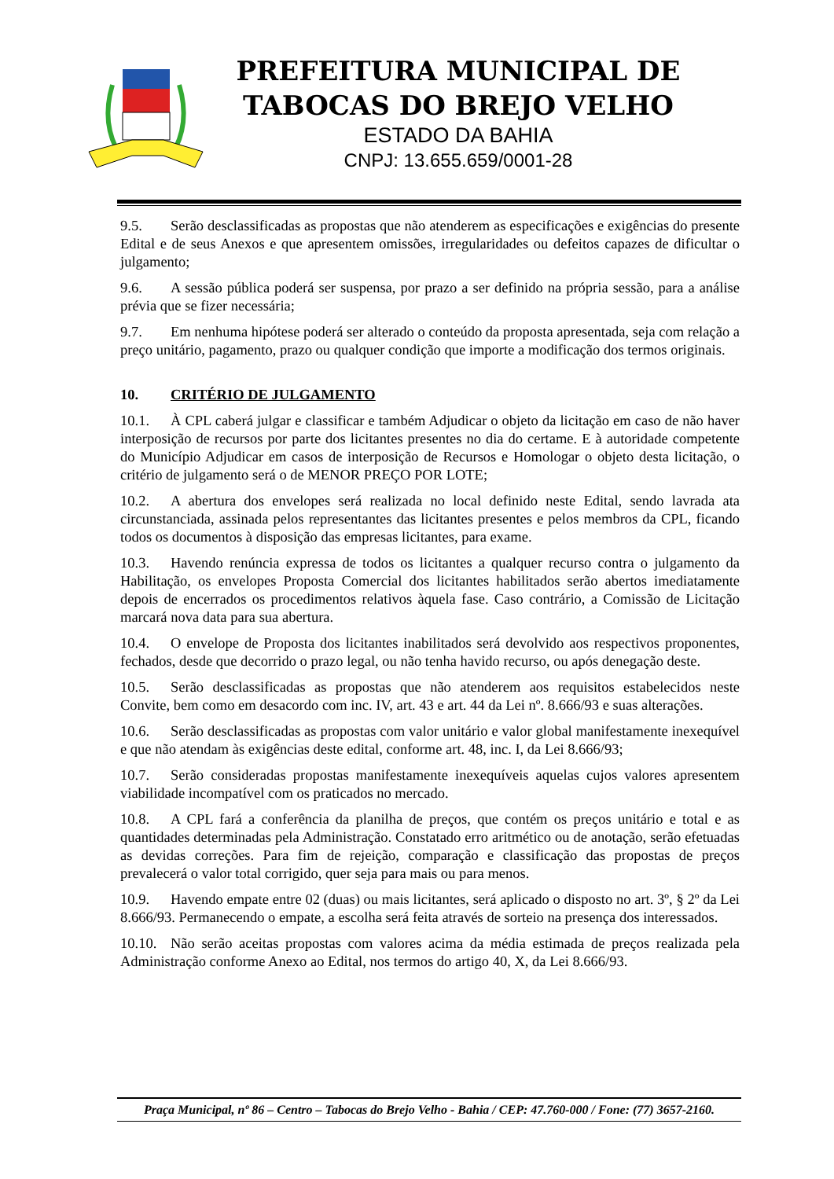PREFEITURA MUNICIPAL DE
TABOCAS DO BREJO VELHO
ESTADO DA BAHIA
CNPJ: 13.655.659/0001-28
9.5. Serão desclassificadas as propostas que não atenderem as especificações e exigências do presente Edital e de seus Anexos e que apresentem omissões, irregularidades ou defeitos capazes de dificultar o julgamento;
9.6. A sessão pública poderá ser suspensa, por prazo a ser definido na própria sessão, para a análise prévia que se fizer necessária;
9.7. Em nenhuma hipótese poderá ser alterado o conteúdo da proposta apresentada, seja com relação a preço unitário, pagamento, prazo ou qualquer condição que importe a modificação dos termos originais.
10. CRITÉRIO DE JULGAMENTO
10.1. À CPL caberá julgar e classificar e também Adjudicar o objeto da licitação em caso de não haver interposição de recursos por parte dos licitantes presentes no dia do certame. E à autoridade competente do Município Adjudicar em casos de interposição de Recursos e Homologar o objeto desta licitação, o critério de julgamento será o de MENOR PREÇO POR LOTE;
10.2. A abertura dos envelopes será realizada no local definido neste Edital, sendo lavrada ata circunstanciada, assinada pelos representantes das licitantes presentes e pelos membros da CPL, ficando todos os documentos à disposição das empresas licitantes, para exame.
10.3. Havendo renúncia expressa de todos os licitantes a qualquer recurso contra o julgamento da Habilitação, os envelopes Proposta Comercial dos licitantes habilitados serão abertos imediatamente depois de encerrados os procedimentos relativos àquela fase. Caso contrário, a Comissão de Licitação marcará nova data para sua abertura.
10.4. O envelope de Proposta dos licitantes inabilitados será devolvido aos respectivos proponentes, fechados, desde que decorrido o prazo legal, ou não tenha havido recurso, ou após denegação deste.
10.5. Serão desclassificadas as propostas que não atenderem aos requisitos estabelecidos neste Convite, bem como em desacordo com inc. IV, art. 43 e art. 44 da Lei nº. 8.666/93 e suas alterações.
10.6. Serão desclassificadas as propostas com valor unitário e valor global manifestamente inexequível e que não atendam às exigências deste edital, conforme art. 48, inc. I, da Lei 8.666/93;
10.7. Serão consideradas propostas manifestamente inexequíveis aquelas cujos valores apresentem viabilidade incompatível com os praticados no mercado.
10.8. A CPL fará a conferência da planilha de preços, que contém os preços unitário e total e as quantidades determinadas pela Administração. Constatado erro aritmético ou de anotação, serão efetuadas as devidas correções. Para fim de rejeição, comparação e classificação das propostas de preços prevalecerá o valor total corrigido, quer seja para mais ou para menos.
10.9. Havendo empate entre 02 (duas) ou mais licitantes, será aplicado o disposto no art. 3º, § 2º da Lei 8.666/93. Permanecendo o empate, a escolha será feita através de sorteio na presença dos interessados.
10.10. Não serão aceitas propostas com valores acima da média estimada de preços realizada pela Administração conforme Anexo ao Edital, nos termos do artigo 40, X, da Lei 8.666/93.
Praça Municipal, nº 86 – Centro – Tabocas do Brejo Velho - Bahia / CEP: 47.760-000 / Fone: (77) 3657-2160.